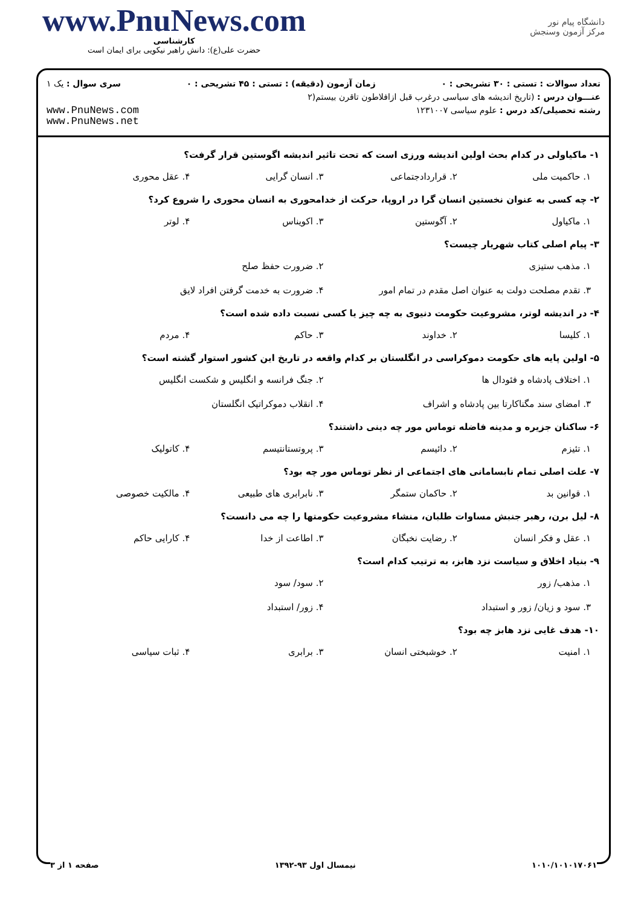www.PnuNews.com
کارشناسی
حضرت علی(ع): دانش راهبر نیکویی برای ایمان است
دانشگاه پیام نور
مرکز آزمون وسنجش
تعداد سوالات : تستی : ۳۰ تشریحی : ۰ زمان آزمون (دقیقه) : تستی : ۴۵ تشریحی : ۰ سری سوال : یک ۱
عنـــوان درس : (تاریخ اندیشه های سیاسی درغرب قبل ازافلاطون تاقرن بیستم(۲
رشته تحصیلی/کد درس : علوم سیاسی ۱۲۳۱۰۰۷ www.PnuNews.com
www.PnuNews.net
۱- ماکیاولی در کدام بحث اولین اندیشه ورزی است که تحت تاثیر اندیشه اگوستین قرار گرفت؟
۱. حاکمیت ملی ۲. قراردادجتماعی ۳. انسان گرایی ۴. عقل محوری
۲- چه کسی به عنوان نخستین انسان گرا در اروپا، حرکت از خدامحوری به انسان محوری را شروع کرد؟
۱. ماکیاول ۲. آگوستین ۳. اکویناس ۴. لوتر
۳- پیام اصلی کتاب شهریار چیست؟
۱. مذهب ستیزی ۲. ضرورت حفظ صلح ۳. تقدم مصلحت دولت به عنوان اصل مقدم در تمام امور ۴. ضرورت به خدمت گرفتن افراد لایق
۴- در اندیشه لوتر، مشروعیت حکومت دنیوی به چه چیز یا کسی نسبت داده شده است؟
۱. کلیسا ۲. خداوند ۳. حاکم ۴. مردم
۵- اولین پایه های حکومت دموکراسی در انگلستان بر کدام واقعه در تاریخ این کشور استوار گشته است؟
۱. اختلاف پادشاه و فئودال ها ۲. جنگ فرانسه و انگلیس و شکست انگلیس ۳. امضای سند مگناکارتا بین پادشاه و اشراف ۴. انقلاب دموکراتیک انگلستان
۶- ساکنان جزیره و مدینه فاضله توماس مور چه دینی داشتند؟
۱. تئیزم ۲. دائیسم ۳. پروتستانتیسم ۴. کاتولیک
۷- علت اصلی تمام نابسامانی های اجتماعی از نظر توماس مور چه بود؟
۱. قوانین بد ۲. حاکمان ستمگر ۳. نابرابری های طبیعی ۴. مالکیت خصوصی
۸- لیل برن، رهبر جنبش مساوات طلبان، منشاء مشروعیت حکومتها را چه می دانست؟
۱. عقل و فکر انسان ۲. رضایت نخبگان ۳. اطاعت از خدا ۴. کارایی حاکم
۹- بنیاد اخلاق و سیاست نزد هابز، به ترتیب کدام است؟
۱. مذهب/ زور ۲. سود/ سود ۳. سود و زیان/ زور و استبداد ۴. زور/ استبداد
۱۰- هدف غایی نزد هابز چه بود؟
۱. امنیت ۲. خوشبختی انسان ۳. برابری ۴. ثبات سیاسی
۱۰۱۰/۱۰۱۰۱۷۰۶۱ نیمسال اول ۹۳-۱۳۹۲ صفحه ۱ از ۳